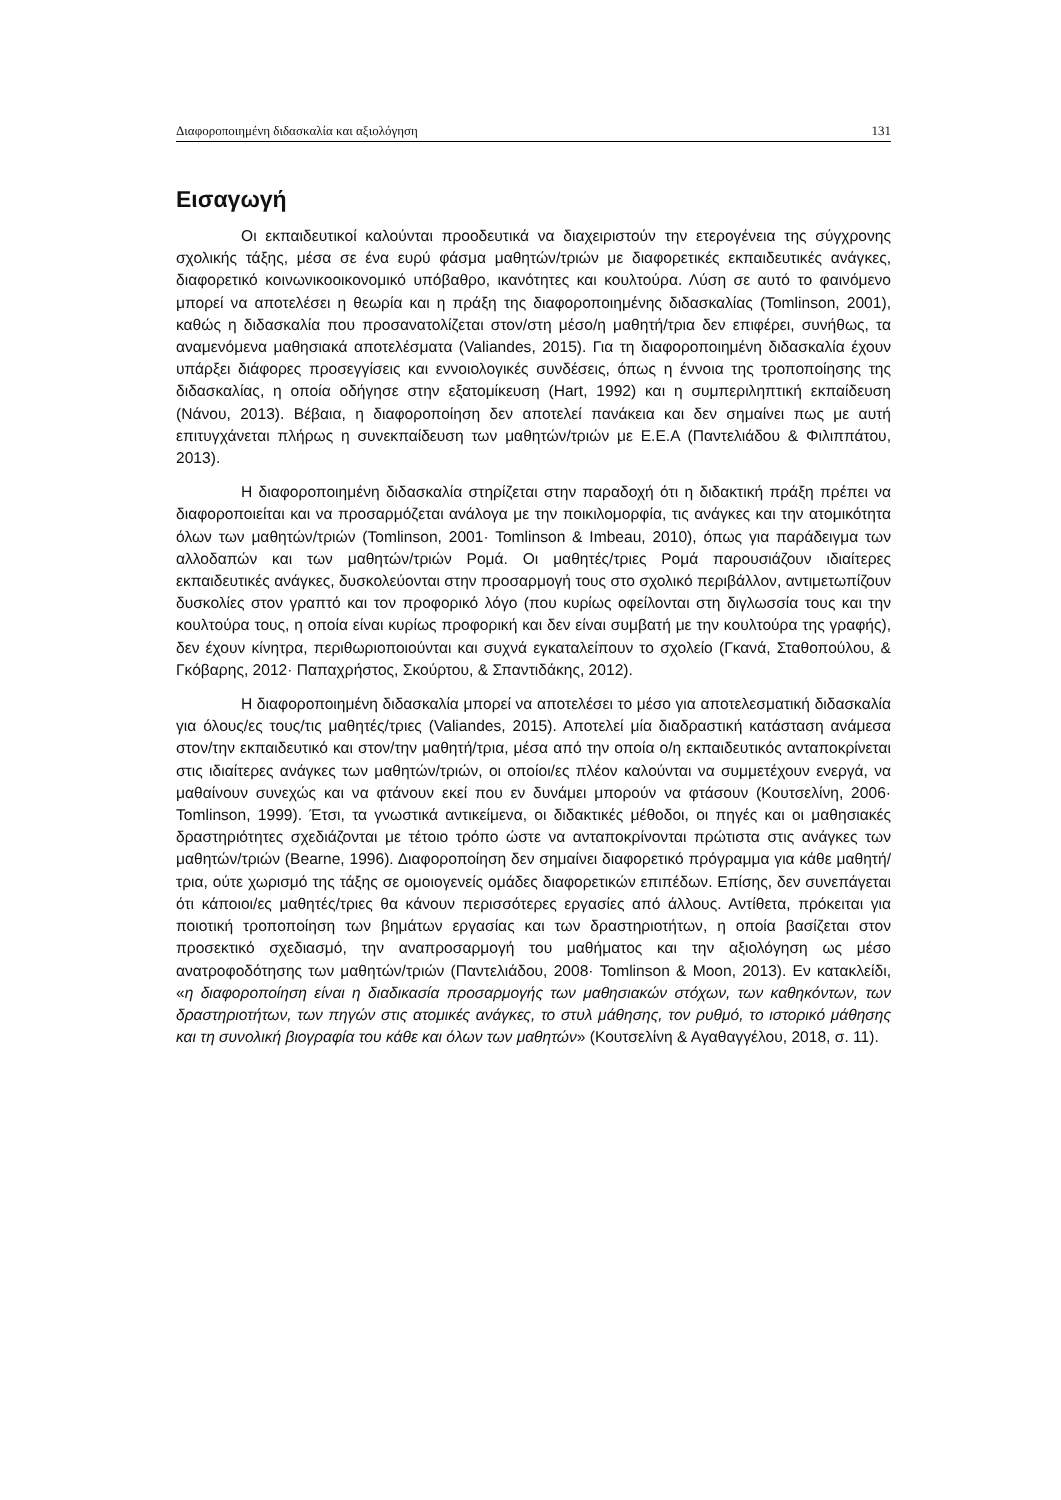Διαφοροποιημένη διδασκαλία και αξιολόγηση 131
Εισαγωγή
Οι εκπαιδευτικοί καλούνται προοδευτικά να διαχειριστούν την ετερογένεια της σύγχρονης σχολικής τάξης, μέσα σε ένα ευρύ φάσμα μαθητών/τριών με διαφορετικές εκπαιδευτικές ανάγκες, διαφορετικό κοινωνικοοικονομικό υπόβαθρο, ικανότητες και κουλτούρα. Λύση σε αυτό το φαινόμενο μπορεί να αποτελέσει η θεωρία και η πράξη της διαφοροποιημένης διδασκαλίας (Tomlinson, 2001), καθώς η διδασκαλία που προσανατολίζεται στον/στη μέσο/η μαθητή/τρια δεν επιφέρει, συνήθως, τα αναμενόμενα μαθησιακά αποτελέσματα (Valiandes, 2015). Για τη διαφοροποιημένη διδασκαλία έχουν υπάρξει διάφορες προσεγγίσεις και εννοιολογικές συνδέσεις, όπως η έννοια της τροποποίησης της διδασκαλίας, η οποία οδήγησε στην εξατομίκευση (Hart, 1992) και η συμπεριληπτική εκπαίδευση (Νάνου, 2013). Βέβαια, η διαφοροποίηση δεν αποτελεί πανάκεια και δεν σημαίνει πως με αυτή επιτυγχάνεται πλήρως η συνεκπαίδευση των μαθητών/τριών με Ε.Ε.Α (Παντελιάδου & Φιλιππάτου, 2013).
Η διαφοροποιημένη διδασκαλία στηρίζεται στην παραδοχή ότι η διδακτική πράξη πρέπει να διαφοροποιείται και να προσαρμόζεται ανάλογα με την ποικιλομορφία, τις ανάγκες και την ατομικότητα όλων των μαθητών/τριών (Tomlinson, 2001· Tomlinson & Imbeau, 2010), όπως για παράδειγμα των αλλοδαπών και των μαθητών/τριών Ρομά. Οι μαθητές/τριες Ρομά παρουσιάζουν ιδιαίτερες εκπαιδευτικές ανάγκες, δυσκολεύονται στην προσαρμογή τους στο σχολικό περιβάλλον, αντιμετωπίζουν δυσκολίες στον γραπτό και τον προφορικό λόγο (που κυρίως οφείλονται στη διγλωσσία τους και την κουλτούρα τους, η οποία είναι κυρίως προφορική και δεν είναι συμβατή με την κουλτούρα της γραφής), δεν έχουν κίνητρα, περιθωριοποιούνται και συχνά εγκαταλείπουν το σχολείο (Γκανά, Σταθοπούλου, & Γκόβαρης, 2012· Παπαχρήστος, Σκούρτου, & Σπαντιδάκης, 2012).
Η διαφοροποιημένη διδασκαλία μπορεί να αποτελέσει το μέσο για αποτελεσματική διδασκαλία για όλους/ες τους/τις μαθητές/τριες (Valiandes, 2015). Αποτελεί μία διαδραστική κατάσταση ανάμεσα στον/την εκπαιδευτικό και στον/την μαθητή/τρια, μέσα από την οποία ο/η εκπαιδευτικός ανταποκρίνεται στις ιδιαίτερες ανάγκες των μαθητών/τριών, οι οποίοι/ες πλέον καλούνται να συμμετέχουν ενεργά, να μαθαίνουν συνεχώς και να φτάνουν εκεί που εν δυνάμει μπορούν να φτάσουν (Κουτσελίνη, 2006· Tomlinson, 1999). Έτσι, τα γνωστικά αντικείμενα, οι διδακτικές μέθοδοι, οι πηγές και οι μαθησιακές δραστηριότητες σχεδιάζονται με τέτοιο τρόπο ώστε να ανταποκρίνονται πρώτιστα στις ανάγκες των μαθητών/τριών (Bearne, 1996). Διαφοροποίηση δεν σημαίνει διαφορετικό πρόγραμμα για κάθε μαθητή/τρια, ούτε χωρισμό της τάξης σε ομοιογενείς ομάδες διαφορετικών επιπέδων. Επίσης, δεν συνεπάγεται ότι κάποιοι/ες μαθητές/τριες θα κάνουν περισσότερες εργασίες από άλλους. Αντίθετα, πρόκειται για ποιοτική τροποποίηση των βημάτων εργασίας και των δραστηριοτήτων, η οποία βασίζεται στον προσεκτικό σχεδιασμό, την αναπροσαρμογή του μαθήματος και την αξιολόγηση ως μέσο ανατροφοδότησης των μαθητών/τριών (Παντελιάδου, 2008· Tomlinson & Moon, 2013). Εν κατακλείδι, «η διαφοροποίηση είναι η διαδικασία προσαρμογής των μαθησιακών στόχων, των καθηκόντων, των δραστηριοτήτων, των πηγών στις ατομικές ανάγκες, το στυλ μάθησης, τον ρυθμό, το ιστορικό μάθησης και τη συνολική βιογραφία του κάθε και όλων των μαθητών» (Κουτσελίνη & Αγαθαγγέλου, 2018, σ. 11).